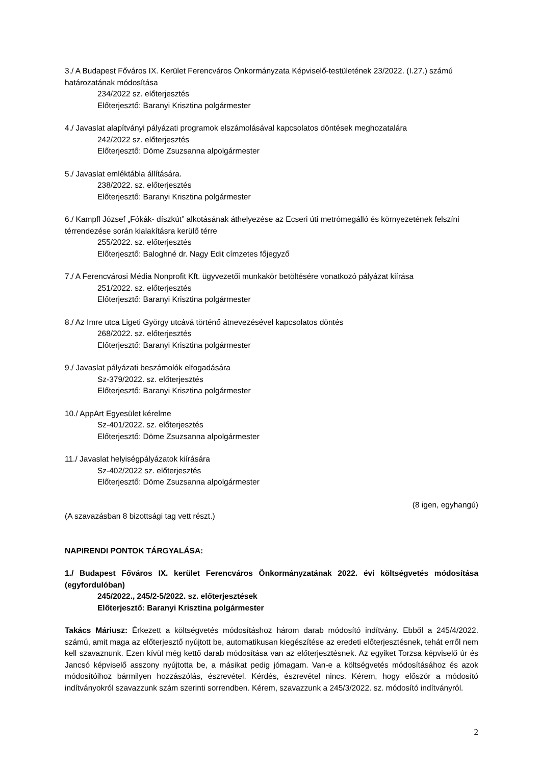3./ A Budapest Főváros IX. Kerület Ferencváros Önkormányzata Képviselő-testületének 23/2022. (I.27.) számú határozatának módosítása
234/2022 sz. előterjesztés
Előterjesztő: Baranyi Krisztina polgármester
4./ Javaslat alapítványi pályázati programok elszámolásával kapcsolatos döntések meghozatalára
242/2022 sz. előterjesztés
Előterjesztő: Döme Zsuzsanna alpolgármester
5./ Javaslat emléktábla állítására.
238/2022. sz. előterjesztés
Előterjesztő: Baranyi Krisztina polgármester
6./ Kampfl József „Fókák- díszkút” alkotásának áthelyezése az Ecseri úti metrómegálló és környezetének felszíni térrendezése során kialakításra kerülő térre
255/2022. sz. előterjesztés
Előterjesztő: Baloghné dr. Nagy Edit címzetes főjegyző
7./ A Ferencvárosi Média Nonprofit Kft. ügyvezetői munkakör betöltésére vonatkozó pályázat kiírása
251/2022. sz. előterjesztés
Előterjesztő: Baranyi Krisztina polgármester
8./ Az Imre utca Ligeti György utcává történő átnevezésével kapcsolatos döntés
268/2022. sz. előterjesztés
Előterjesztő: Baranyi Krisztina polgármester
9./ Javaslat pályázati beszámolók elfogadására
Sz-379/2022. sz. előterjesztés
Előterjesztő: Baranyi Krisztina polgármester
10./ AppArt Egyesület kérelme
Sz-401/2022. sz. előterjesztés
Előterjesztő: Döme Zsuzsanna alpolgármester
11./ Javaslat helyiségpályázatok kiírására
Sz-402/2022 sz. előterjesztés
Előterjesztő: Döme Zsuzsanna alpolgármester
(8 igen, egyhangú)
(A szavazásban 8 bizottsági tag vett részt.)
NAPIRENDI PONTOK TÁRGYALÁSA:
1./ Budapest Főváros IX. kerület Ferencváros Önkormányzatának 2022. évi költségvetés módosítása (egyfordulóban)
245/2022., 245/2-5/2022. sz. előterjesztések
Előterjesztő: Baranyi Krisztina polgármester
Takács Máriusz: Érkezett a költségvetés módosításhoz három darab módosító indítvány. Ebből a 245/4/2022. számú, amit maga az előterjesztő nyújtott be, automatikusan kiegészítése az eredeti előterjesztésnek, tehát erről nem kell szavaznunk. Ezen kívül még kettő darab módosítása van az előterjesztésnek. Az egyiket Torzsa képviselő úr és Jancsó képviselő asszony nyújtotta be, a másikat pedig jómagam. Van-e a költségvetés módosításához és azok módosítóihoz bármilyen hozzászólás, észrevétel. Kérdés, észrevétel nincs. Kérem, hogy először a módosító indítványokról szavazzunk szám szerinti sorrendben. Kérem, szavazzunk a 245/3/2022. sz. módosító indítványról.
2